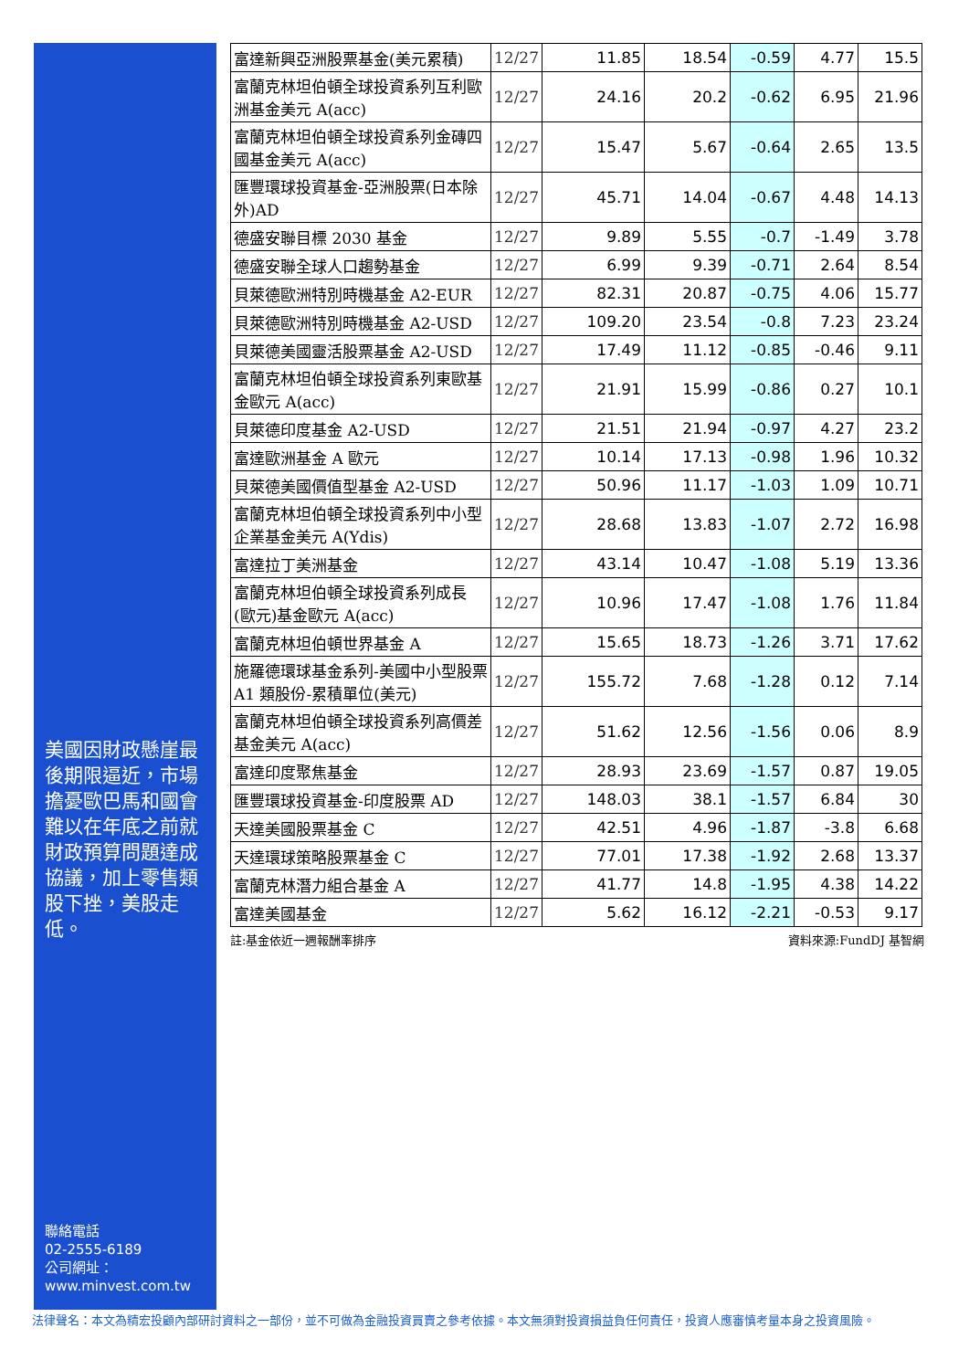美國因財政懸崖最後期限逼近，市場擔憂歐巴馬和國會難以在年底之前就財政預算問題達成協議，加上零售類股下挫，美股走低。
聯絡電話
02-2555-6189
公司網址：
www.minvest.com.tw
| 富達新興亞洲股票基金(美元累積) | 12/27 | 11.85 | 18.54 | -0.59 | 4.77 | 15.5 |
| 富蘭克林坦伯頓全球投資系列互利歐洲基金美元 A(acc) | 12/27 | 24.16 | 20.2 | -0.62 | 6.95 | 21.96 |
| 富蘭克林坦伯頓全球投資系列金磚四國基金美元 A(acc) | 12/27 | 15.47 | 5.67 | -0.64 | 2.65 | 13.5 |
| 匯豐環球投資基金-亞洲股票(日本除外)AD | 12/27 | 45.71 | 14.04 | -0.67 | 4.48 | 14.13 |
| 德盛安聯目標 2030 基金 | 12/27 | 9.89 | 5.55 | -0.7 | -1.49 | 3.78 |
| 德盛安聯全球人口趨勢基金 | 12/27 | 6.99 | 9.39 | -0.71 | 2.64 | 8.54 |
| 貝萊德歐洲特別時機基金 A2-EUR | 12/27 | 82.31 | 20.87 | -0.75 | 4.06 | 15.77 |
| 貝萊德歐洲特別時機基金 A2-USD | 12/27 | 109.20 | 23.54 | -0.8 | 7.23 | 23.24 |
| 貝萊德美國靈活股票基金 A2-USD | 12/27 | 17.49 | 11.12 | -0.85 | -0.46 | 9.11 |
| 富蘭克林坦伯頓全球投資系列東歐基金歐元 A(acc) | 12/27 | 21.91 | 15.99 | -0.86 | 0.27 | 10.1 |
| 貝萊德印度基金 A2-USD | 12/27 | 21.51 | 21.94 | -0.97 | 4.27 | 23.2 |
| 富達歐洲基金 A 歐元 | 12/27 | 10.14 | 17.13 | -0.98 | 1.96 | 10.32 |
| 貝萊德美國價值型基金 A2-USD | 12/27 | 50.96 | 11.17 | -1.03 | 1.09 | 10.71 |
| 富蘭克林坦伯頓全球投資系列中小型企業基金美元 A(Ydis) | 12/27 | 28.68 | 13.83 | -1.07 | 2.72 | 16.98 |
| 富達拉丁美洲基金 | 12/27 | 43.14 | 10.47 | -1.08 | 5.19 | 13.36 |
| 富蘭克林坦伯頓全球投資系列成長(歐元)基金歐元 A(acc) | 12/27 | 10.96 | 17.47 | -1.08 | 1.76 | 11.84 |
| 富蘭克林坦伯頓世界基金 A | 12/27 | 15.65 | 18.73 | -1.26 | 3.71 | 17.62 |
| 施羅德環球基金系列-美國中小型股票 A1 類股份-累積單位(美元) | 12/27 | 155.72 | 7.68 | -1.28 | 0.12 | 7.14 |
| 富蘭克林坦伯頓全球投資系列高價差基金美元 A(acc) | 12/27 | 51.62 | 12.56 | -1.56 | 0.06 | 8.9 |
| 富達印度聚焦基金 | 12/27 | 28.93 | 23.69 | -1.57 | 0.87 | 19.05 |
| 匯豐環球投資基金-印度股票 AD | 12/27 | 148.03 | 38.1 | -1.57 | 6.84 | 30 |
| 天達美國股票基金 C | 12/27 | 42.51 | 4.96 | -1.87 | -3.8 | 6.68 |
| 天達環球策略股票基金 C | 12/27 | 77.01 | 17.38 | -1.92 | 2.68 | 13.37 |
| 富蘭克林潛力組合基金 A | 12/27 | 41.77 | 14.8 | -1.95 | 4.38 | 14.22 |
| 富達美國基金 | 12/27 | 5.62 | 16.12 | -2.21 | -0.53 | 9.17 |
註:基金依近一週報酬率排序 資料來源:FundDJ 基智網
法律聲名：本文為精宏投顧內部研討資料之一部份，並不可做為金融投資買賣之參考依據。本文無須對投資損益負任何責任，投資人應審慎考量本身之投資風險。